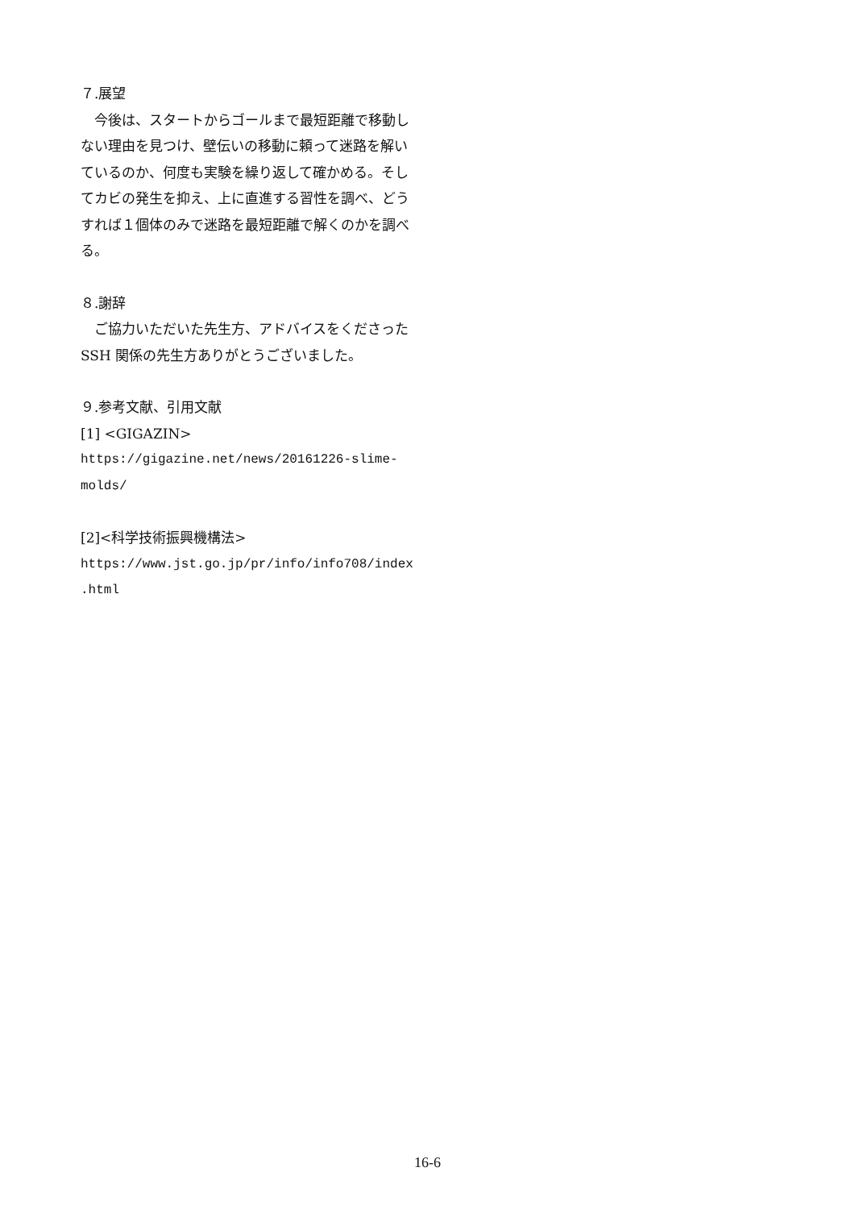７.展望
　今後は、スタートからゴールまで最短距離で移動しない理由を見つけ、壁伝いの移動に頼って迷路を解いているのか、何度も実験を繰り返して確かめる。そしてカビの発生を抑え、上に直進する習性を調べ、どうすれば１個体のみで迷路を最短距離で解くのかを調べる。
８.謝辞
　ご協力いただいた先生方、アドバイスをくださった SSH 関係の先生方ありがとうございました。
９.参考文献、引用文献
[1] <GIGAZIN>
https://gigazine.net/news/20161226-slime-
molds/
[2]<科学技術振興機構法>
https://www.jst.go.jp/pr/info/info708/index
.html
16-6